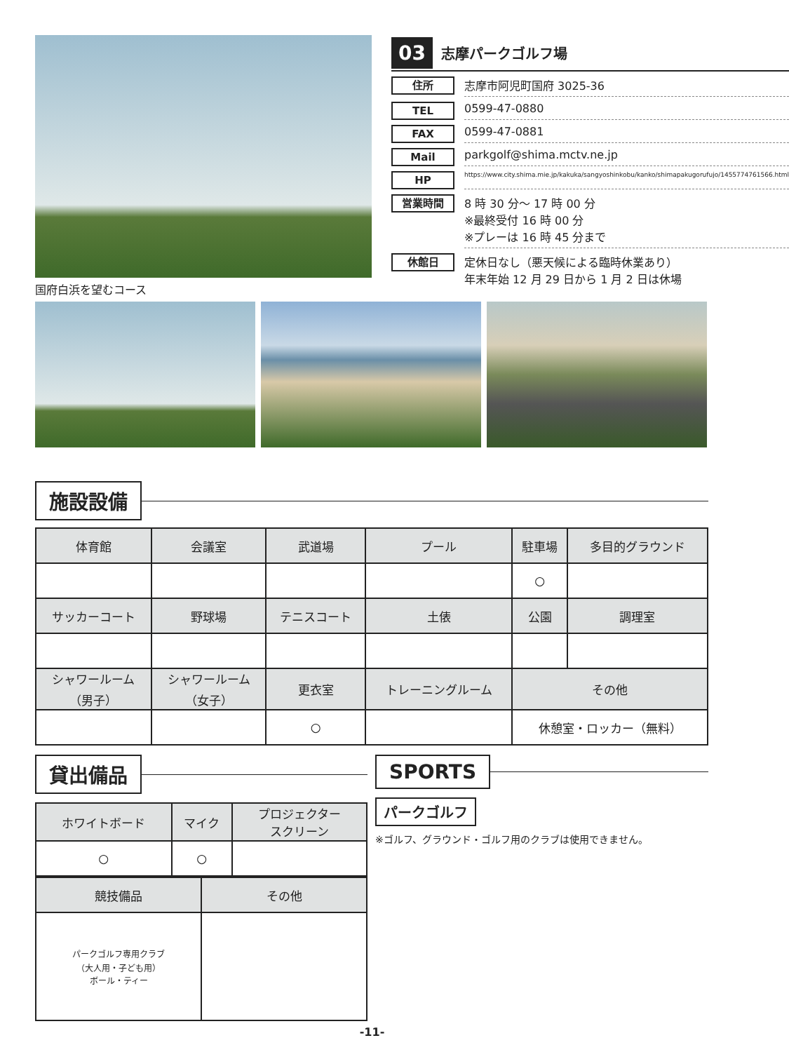国府白浜を望むコース
03
志摩パークゴルフ場
住所
志摩市阿児町国府 3025-36
TEL
0599-47-0880
FAX
0599-47-0881
Mail
parkgolf@shima.mctv.ne.jp
HP
https://www.city.shima.mie.jp/kakuka/sangyoshinkobu/kanko/shimapakugorufujo/1455774761566.html
営業時間
8 時 30 分～ 17 時 00 分
※最終受付 16 時 00 分
※プレーは 16 時 45 分まで
休館日
定休日なし（悪天候による臨時休業あり）
年末年始 12 月 29 日から 1 月 2 日は休場
施設設備
| 体育館 | 会議室 | 武道場 | プール | 駐車場 | 多目的グラウンド |
| | | | | ○ | |
| サッカーコート | 野球場 | テニスコート | 土俵 | 公園 | 調理室 |
| シャワールーム （男子） | シャワールーム （女子） | 更衣室 | トレーニングルーム | その他 | |
| | | ○ | | 休憩室・ロッカー（無料） | |
貸出備品
| ホワイトボード | マイク | プロジェクター スクリーン |
| ○ | ○ | |
| 競技備品 | その他 |
| パークゴルフ専用クラブ （大人用・子ども用） ボール・ティー | |
SPORTS
パークゴルフ
※ゴルフ、グラウンド・ゴルフ用のクラブは使用できません。
-11-